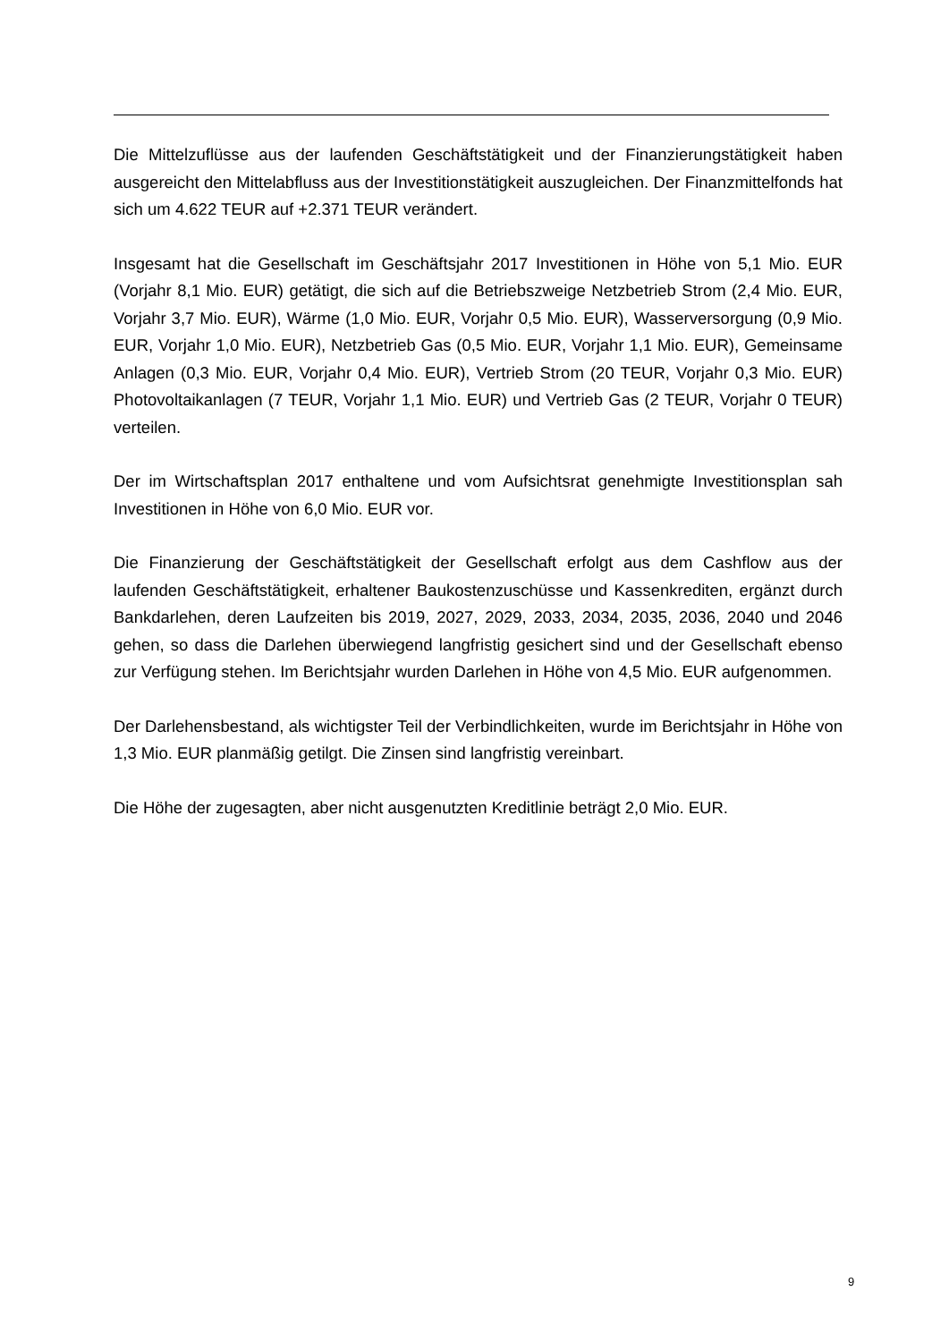Die Mittelzuflüsse aus der laufenden Geschäftstätigkeit und der Finanzierungstätigkeit haben ausgereicht den Mittelabfluss aus der Investitionstätigkeit auszugleichen. Der Finanzmittelfonds hat sich um 4.622 TEUR auf +2.371 TEUR verändert.
Insgesamt hat die Gesellschaft im Geschäftsjahr 2017 Investitionen in Höhe von 5,1 Mio. EUR (Vorjahr 8,1 Mio. EUR) getätigt, die sich auf die Betriebszweige Netzbetrieb Strom (2,4 Mio. EUR, Vorjahr 3,7 Mio. EUR), Wärme (1,0 Mio. EUR, Vorjahr 0,5 Mio. EUR), Wasserversorgung (0,9 Mio. EUR, Vorjahr 1,0 Mio. EUR), Netzbetrieb Gas (0,5 Mio. EUR, Vorjahr 1,1 Mio. EUR), Gemeinsame Anlagen (0,3 Mio. EUR, Vorjahr 0,4 Mio. EUR), Vertrieb Strom (20 TEUR, Vorjahr 0,3 Mio. EUR) Photovoltaikanlagen (7 TEUR, Vorjahr 1,1 Mio. EUR) und Vertrieb Gas (2 TEUR, Vorjahr 0 TEUR) verteilen.
Der im Wirtschaftsplan 2017 enthaltene und vom Aufsichtsrat genehmigte Investitionsplan sah Investitionen in Höhe von 6,0 Mio. EUR vor.
Die Finanzierung der Geschäftstätigkeit der Gesellschaft erfolgt aus dem Cashflow aus der laufenden Geschäftstätigkeit, erhaltener Baukostenzuschüsse und Kassenkrediten, ergänzt durch Bankdarlehen, deren Laufzeiten bis 2019, 2027, 2029, 2033, 2034, 2035, 2036, 2040 und 2046 gehen, so dass die Darlehen überwiegend langfristig gesichert sind und der Gesellschaft ebenso zur Verfügung stehen. Im Berichtsjahr wurden Darlehen in Höhe von 4,5 Mio. EUR aufgenommen.
Der Darlehensbestand, als wichtigster Teil der Verbindlichkeiten, wurde im Berichtsjahr in Höhe von 1,3 Mio. EUR planmäßig getilgt. Die Zinsen sind langfristig vereinbart.
Die Höhe der zugesagten, aber nicht ausgenutzten Kreditlinie beträgt 2,0 Mio. EUR.
9